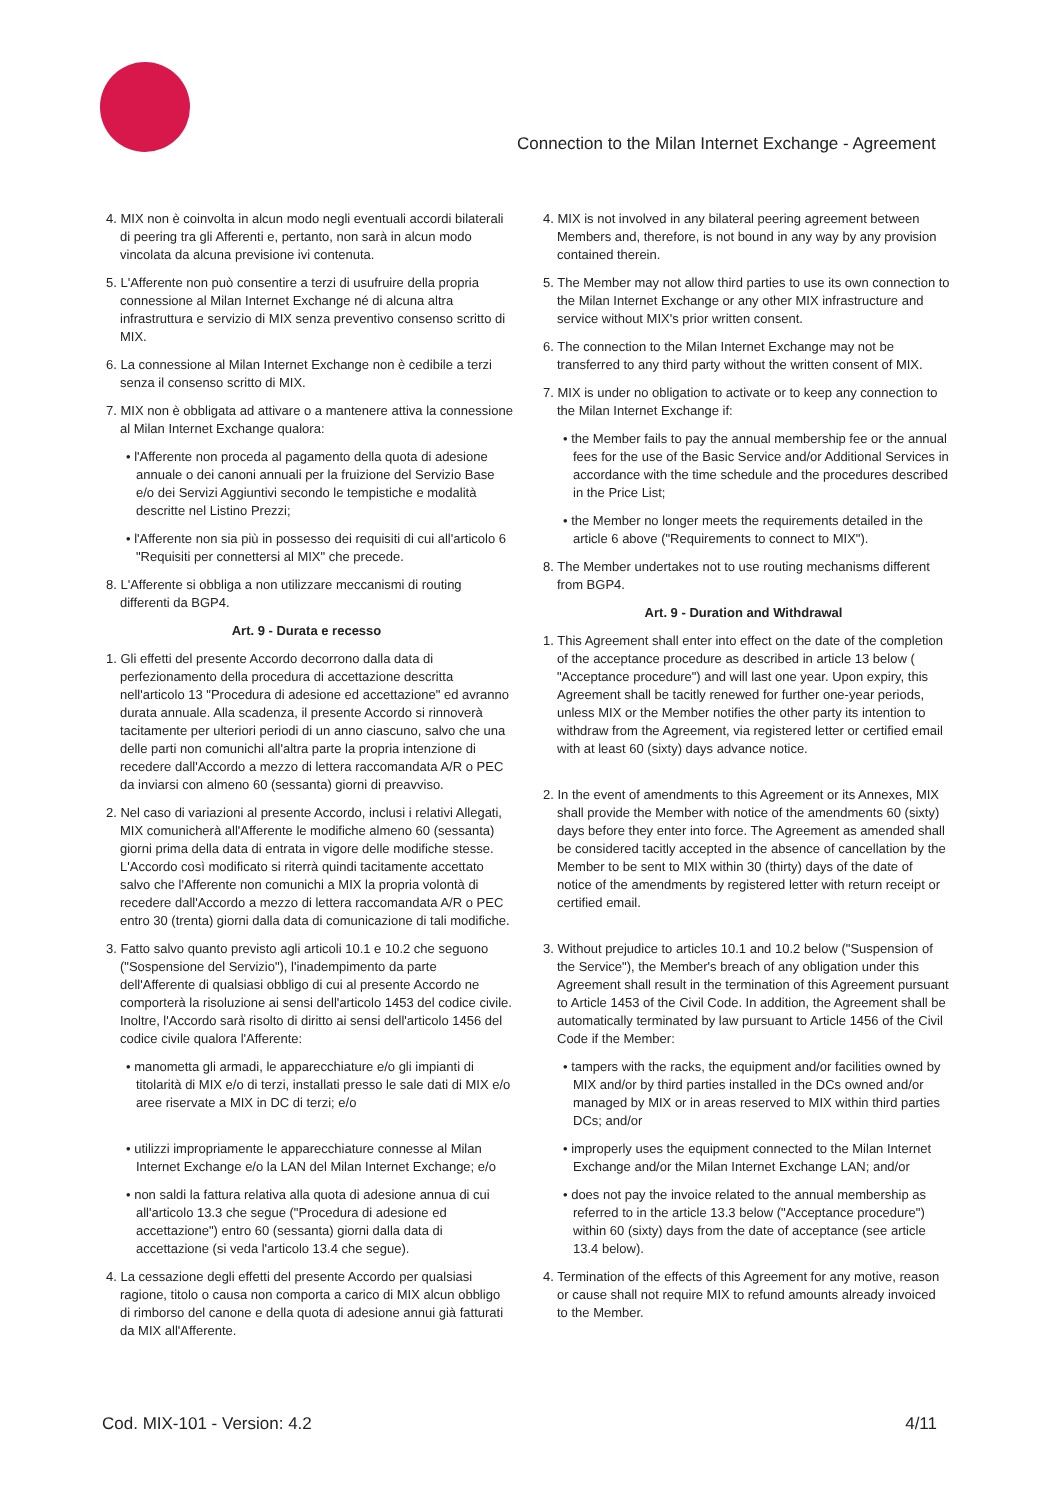Connection to the Milan Internet Exchange - Agreement
4. MIX non è coinvolta in alcun modo negli eventuali accordi bilaterali di peering tra gli Afferenti e, pertanto, non sarà in alcun modo vincolata da alcuna previsione ivi contenuta.
5. L'Afferente non può consentire a terzi di usufruire della propria connessione al Milan Internet Exchange né di alcuna altra infrastruttura e servizio di MIX senza preventivo consenso scritto di MIX.
6. La connessione al Milan Internet Exchange non è cedibile a terzi senza il consenso scritto di MIX.
7. MIX non è obbligata ad attivare o a mantenere attiva la connessione al Milan Internet Exchange qualora:
• l'Afferente non proceda al pagamento della quota di adesione annuale o dei canoni annuali per la fruizione del Servizio Base e/o dei Servizi Aggiuntivi secondo le tempistiche e modalità descritte nel Listino Prezzi;
• l'Afferente non sia più in possesso dei requisiti di cui all'articolo 6 "Requisiti per connettersi al MIX" che precede.
8. L'Afferente si obbliga a non utilizzare meccanismi di routing differenti da BGP4.
Art. 9 - Durata e recesso
1. Gli effetti del presente Accordo decorrono dalla data di perfezionamento della procedura di accettazione descritta nell'articolo 13 "Procedura di adesione ed accettazione" ed avranno durata annuale. Alla scadenza, il presente Accordo si rinnoverà tacitamente per ulteriori periodi di un anno ciascuno, salvo che una delle parti non comunichi all'altra parte la propria intenzione di recedere dall'Accordo a mezzo di lettera raccomandata A/R o PEC da inviarsi con almeno 60 (sessanta) giorni di preavviso.
2. Nel caso di variazioni al presente Accordo, inclusi i relativi Allegati, MIX comunicherà all'Afferente le modifiche almeno 60 (sessanta) giorni prima della data di entrata in vigore delle modifiche stesse. L'Accordo così modificato si riterrà quindi tacitamente accettato salvo che l'Afferente non comunichi a MIX la propria volontà di recedere dall'Accordo a mezzo di lettera raccomandata A/R o PEC entro 30 (trenta) giorni dalla data di comunicazione di tali modifiche.
3. Fatto salvo quanto previsto agli articoli 10.1 e 10.2 che seguono ("Sospensione del Servizio"), l'inadempimento da parte dell'Afferente di qualsiasi obbligo di cui al presente Accordo ne comporterà la risoluzione ai sensi dell'articolo 1453 del codice civile. Inoltre, l'Accordo sarà risolto di diritto ai sensi dell'articolo 1456 del codice civile qualora l'Afferente:
• manometta gli armadi, le apparecchiature e/o gli impianti di titolarità di MIX e/o di terzi, installati presso le sale dati di MIX e/o aree riservate a MIX in DC di terzi; e/o
• utilizzi impropriamente le apparecchiature connesse al Milan Internet Exchange e/o la LAN del Milan Internet Exchange; e/o
• non saldi la fattura relativa alla quota di adesione annua di cui all'articolo 13.3 che segue ("Procedura di adesione ed accettazione") entro 60 (sessanta) giorni dalla data di accettazione (si veda l'articolo 13.4 che segue).
4. La cessazione degli effetti del presente Accordo per qualsiasi ragione, titolo o causa non comporta a carico di MIX alcun obbligo di rimborso del canone e della quota di adesione annui già fatturati da MIX all'Afferente.
4. MIX is not involved in any bilateral peering agreement between Members and, therefore, is not bound in any way by any provision contained therein.
5. The Member may not allow third parties to use its own connection to the Milan Internet Exchange or any other MIX infrastructure and service without MIX's prior written consent.
6. The connection to the Milan Internet Exchange may not be transferred to any third party without the written consent of MIX.
7. MIX is under no obligation to activate or to keep any connection to the Milan Internet Exchange if:
• the Member fails to pay the annual membership fee or the annual fees for the use of the Basic Service and/or Additional Services in accordance with the time schedule and the procedures described in the Price List;
• the Member no longer meets the requirements detailed in the article 6 above ("Requirements to connect to MIX").
8. The Member undertakes not to use routing mechanisms different from BGP4.
Art. 9 - Duration and Withdrawal
1. This Agreement shall enter into effect on the date of the completion of the acceptance procedure as described in article 13 below ( "Acceptance procedure") and will last one year. Upon expiry, this Agreement shall be tacitly renewed for further one-year periods, unless MIX or the Member notifies the other party its intention to withdraw from the Agreement, via registered letter or certified email with at least 60 (sixty) days advance notice.
2. In the event of amendments to this Agreement or its Annexes, MIX shall provide the Member with notice of the amendments 60 (sixty) days before they enter into force. The Agreement as amended shall be considered tacitly accepted in the absence of cancellation by the Member to be sent to MIX within 30 (thirty) days of the date of notice of the amendments by registered letter with return receipt or certified email.
3. Without prejudice to articles 10.1 and 10.2 below ("Suspension of the Service"), the Member's breach of any obligation under this Agreement shall result in the termination of this Agreement pursuant to Article 1453 of the Civil Code. In addition, the Agreement shall be automatically terminated by law pursuant to Article 1456 of the Civil Code if the Member:
• tampers with the racks, the equipment and/or facilities owned by MIX and/or by third parties installed in the DCs owned and/or managed by MIX or in areas reserved to MIX within third parties DCs; and/or
• improperly uses the equipment connected to the Milan Internet Exchange and/or the Milan Internet Exchange LAN; and/or
• does not pay the invoice related to the annual membership as referred to in the article 13.3 below ("Acceptance procedure") within 60 (sixty) days from the date of acceptance (see article 13.4 below).
4. Termination of the effects of this Agreement for any motive, reason or cause shall not require MIX to refund amounts already invoiced to the Member.
Cod. MIX-101 - Version: 4.2 4/11